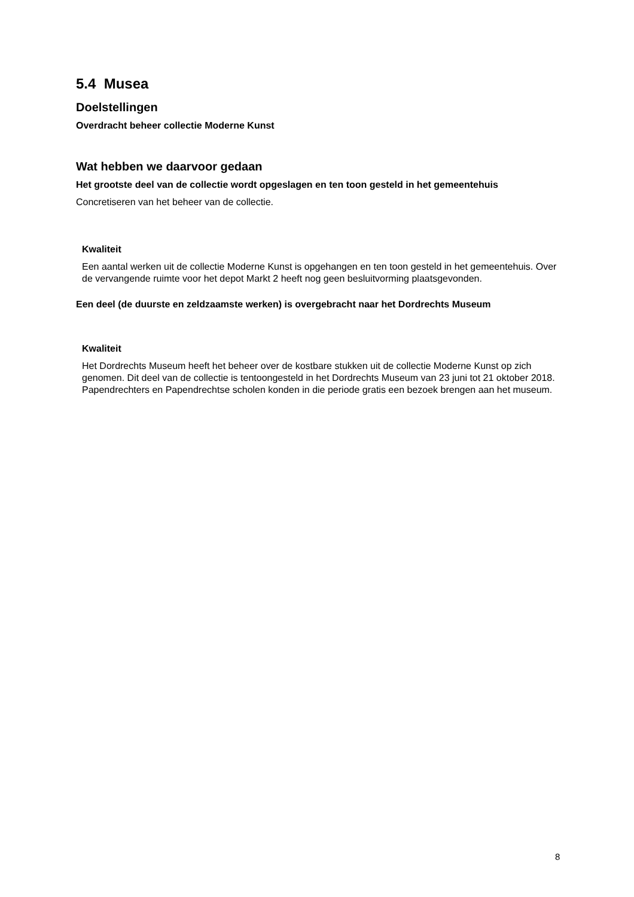5.4 Musea
Doelstellingen
Overdracht beheer collectie Moderne Kunst
Wat hebben we daarvoor gedaan
Het grootste deel van de collectie wordt opgeslagen en ten toon gesteld in het gemeentehuis
Concretiseren van het beheer van de collectie.
Kwaliteit
Een aantal werken uit de collectie Moderne Kunst is opgehangen en ten toon gesteld in het gemeentehuis. Over de vervangende ruimte voor het depot Markt 2 heeft nog geen besluitvorming plaatsgevonden.
Een deel (de duurste en zeldzaamste werken) is overgebracht naar het Dordrechts Museum
Kwaliteit
Het Dordrechts Museum heeft het beheer over de kostbare stukken uit de collectie Moderne Kunst op zich genomen. Dit deel van de collectie is tentoongesteld in het Dordrechts Museum van 23 juni tot 21 oktober 2018. Papendrechters en Papendrechtse scholen konden in die periode gratis een bezoek brengen aan het museum.
8